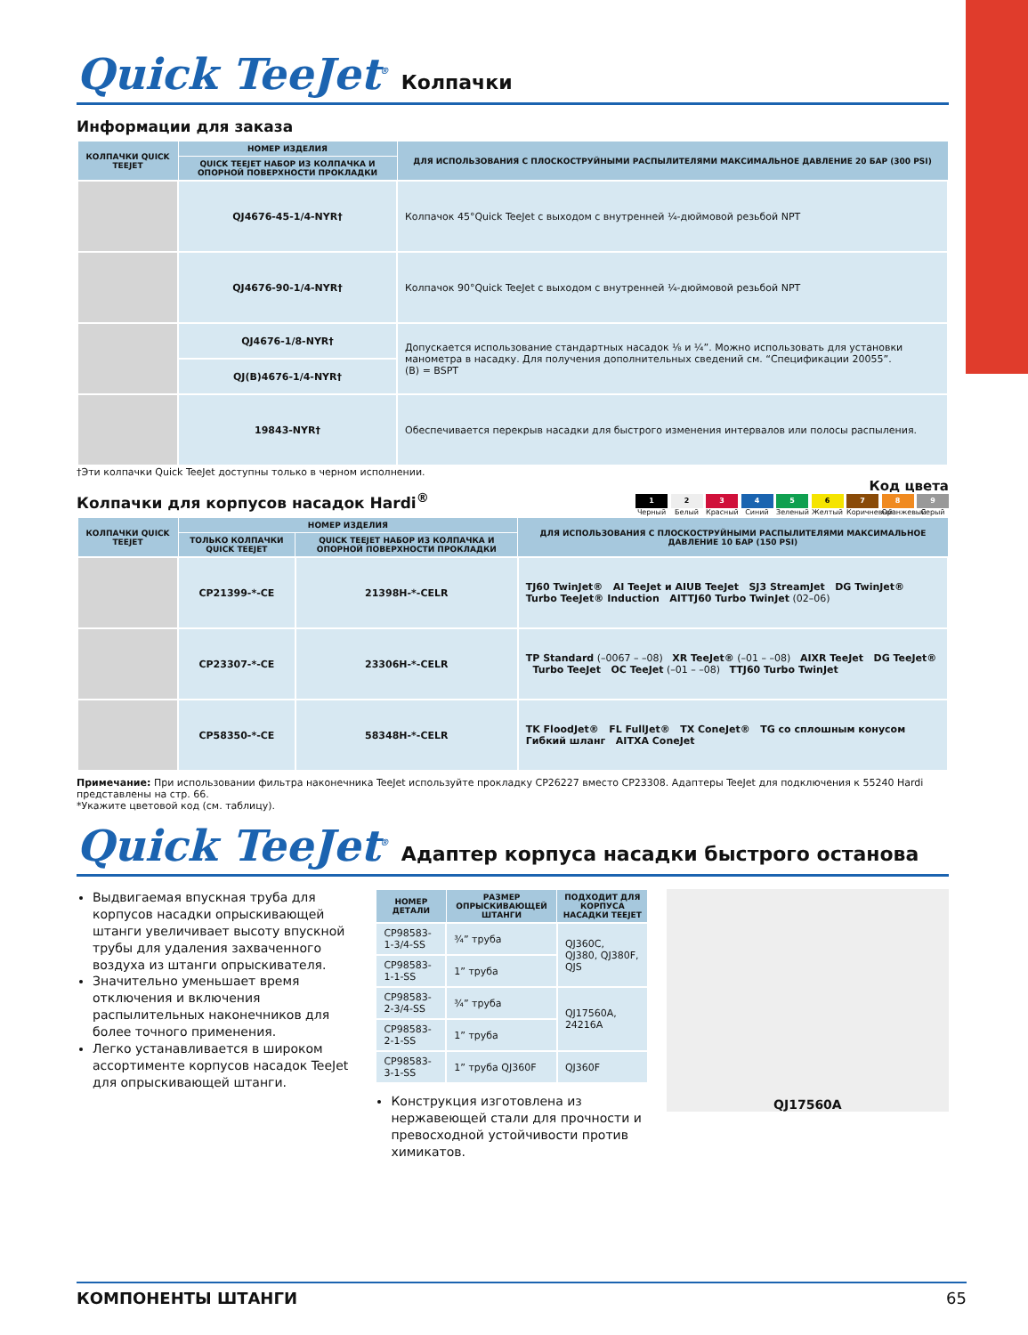Quick TeeJet<sup>®</sup>
Колпачки
Информации для заказа
| КОЛПАЧКИ QUICK TEEJET | НОМЕР ИЗДЕЛИЯ | ДЛЯ ИСПОЛЬЗОВАНИЯ С ПЛОСКОСТРУЙНЫМИ РАСПЫЛИТЕЛЯМИ МАКСИМАЛЬНОЕ ДАВЛЕНИЕ 20 БАР (300 PSI) |
| --- | --- | --- |
| | QUICK TEEJET НАБОР ИЗ КОЛПАЧКА И ОПОРНОЙ ПОВЕРХНОСТИ ПРОКЛАДКИ | |
| | QJ4676-45-1/4-NYR† | Колпачок 45°Quick TeeJet с выходом с внутренней ¼-дюймовой резьбой NPT |
| | QJ4676-90-1/4-NYR† | Колпачок 90°Quick TeeJet с выходом с внутренней ¼-дюймовой резьбой NPT |
| | QJ4676-1/8-NYR† | Допускается использование стандартных насадок ⅛ и ¼”. Можно использовать для установки манометра в насадку. Для получения дополнительных сведений см. “Спецификации 20055”. (B) = BSPT |
| | QJ(B)4676-1/4-NYR† | |
| | 19843-NYR† | Обеспечивается перекрыв насадки для быстрого изменения интервалов или полосы распыления. |
†Эти колпачки Quick TeeJet доступны только в черном исполнении.
Колпачки для корпусов насадок Hardi<sup>®</sup>
Код цвета
1 Черный 2 Белый 3 Красный 4 Синий 5 Зеленый 6 Желтый 7 Коричневый 8 Оранжевый 9 Серый
| КОЛПАЧКИ QUICK TEEJET | НОМЕР ИЗДЕЛИЯ | | ДЛЯ ИСПОЛЬЗОВАНИЯ С ПЛОСКОСТРУЙНЫМИ РАСПЫЛИТЕЛЯМИ МАКСИМАЛЬНОЕ ДАВЛЕНИЕ 10 БАР (150 PSI) |
| --- | --- | --- | --- |
| | ТОЛЬКО КОЛПАЧКИ QUICK TEEJET | QUICK TEEJET НАБОР ИЗ КОЛПАЧКА И ОПОРНОЙ ПОВЕРХНОСТИ ПРОКЛАДКИ | |
| | CP21399-*-CE | 21398H-*-CELR | TJ60 TwinJet® AI TeeJet и AIUB TeeJet SJ3 StreamJet DG TwinJet® Turbo TeeJet® Induction AITTJ60 Turbo TwinJet (02–06) |
| | CP23307-*-CE | 23306H-*-CELR | TP Standard (–0067 – –08) XR TeeJet® (–01 – –08) AIXR TeeJet DG TeeJet® Turbo TeeJet OC TeeJet (–01 – –08) TTJ60 Turbo TwinJet |
| | CP58350-*-CE | 58348H-*-CELR | TK FloodJet® FL FullJet® TX ConeJet® TG со сплошным конусом Гибкий шланг AITXA ConeJet |
Примечание: При использовании фильтра наконечника TeeJet используйте прокладку CP26227 вместо CP23308. Адаптеры TeeJet для подключения к 55240 Hardi представлены на стр. 66.
*Укажите цветовой код (см. таблицу).
Quick TeeJet<sup>®</sup>
Адаптер корпуса насадки быстрого останова
Выдвигаемая впускная труба для корпусов насадки опрыскивающей штанги увеличивает высоту впускной трубы для удаления захваченного воздуха из штанги опрыскивателя.
Значительно уменьшает время отключения и включения распылительных наконечников для более точного применения.
Легко устанавливается в широком ассортименте корпусов насадок TeeJet для опрыскивающей штанги.
| НОМЕР ДЕТАЛИ | РАЗМЕР ОПРЫСКИВАЮЩЕЙ ШТАНГИ | ПОДХОДИТ ДЛЯ КОРПУСА НАСАДКИ TEEJET |
| --- | --- | --- |
| CP98583-1-3/4-SS | ¾” труба | QJ360C, QJ380, QJ380F, QJS |
| CP98583-1-1-SS | 1” труба | |
| CP98583-2-3/4-SS | ¾” труба | QJ17560A, 24216A |
| CP98583-2-1-SS | 1” труба | |
| CP98583-3-1-SS | 1” труба QJ360F | QJ360F |
Конструкция изготовлена из нержавеющей стали для прочности и превосходной устойчивости против химикатов.
QJ17560A
КОМПОНЕНТЫ ШТАНГИ 65